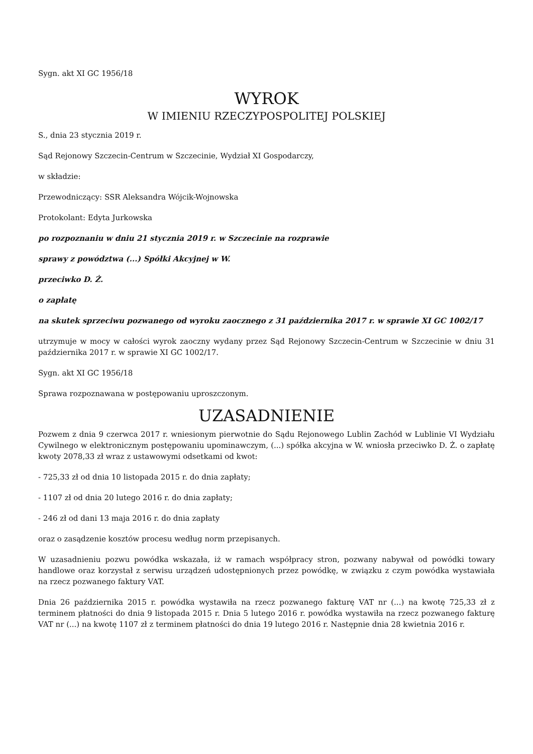Sygn. akt XI GC 1956/18
WYROK
W IMIENIU RZECZYPOSPOLITEJ POLSKIEJ
S., dnia 23 stycznia 2019 r.
Sąd Rejonowy Szczecin-Centrum w Szczecinie, Wydział XI Gospodarczy,
w składzie:
Przewodniczący: SSR Aleksandra Wójcik-Wojnowska
Protokolant: Edyta Jurkowska
po rozpoznaniu w dniu 21 stycznia 2019 r. w Szczecinie na rozprawie
sprawy z powództwa (...) Spółki Akcyjnej w W.
przeciwko D. Ż.
o zapłatę
na skutek sprzeciwu pozwanego od wyroku zaocznego z 31 października 2017 r. w sprawie XI GC 1002/17
utrzymuje w mocy w całości wyrok zaoczny wydany przez Sąd Rejonowy Szczecin-Centrum w Szczecinie w dniu 31 października 2017 r. w sprawie XI GC 1002/17.
Sygn. akt XI GC 1956/18
Sprawa rozpoznawana w postępowaniu uproszczonym.
UZASADNIENIE
Pozwem z dnia 9 czerwca 2017 r. wniesionym pierwotnie do Sądu Rejonowego Lublin Zachód w Lublinie VI Wydziału Cywilnego w elektronicznym postępowaniu upominawczym, (...) spółka akcyjna w W. wniosła przeciwko D. Ż. o zapłatę kwoty 2078,33 zł wraz z ustawowymi odsetkami od kwot:
- 725,33 zł od dnia 10 listopada 2015 r. do dnia zapłaty;
- 1107 zł od dnia 20 lutego 2016 r. do dnia zapłaty;
- 246 zł od dani 13 maja 2016 r. do dnia zapłaty
oraz o zasądzenie kosztów procesu według norm przepisanych.
W uzasadnieniu pozwu powódka wskazała, iż w ramach współpracy stron, pozwany nabywał od powódki towary handlowe oraz korzystał z serwisu urządzeń udostępnionych przez powódkę, w związku z czym powódka wystawiała na rzecz pozwanego faktury VAT.
Dnia 26 października 2015 r. powódka wystawiła na rzecz pozwanego fakturę VAT nr (...) na kwotę 725,33 zł z terminem płatności do dnia 9 listopada 2015 r. Dnia 5 lutego 2016 r. powódka wystawiła na rzecz pozwanego fakturę VAT nr (...) na kwotę 1107 zł z terminem płatności do dnia 19 lutego 2016 r. Następnie dnia 28 kwietnia 2016 r.